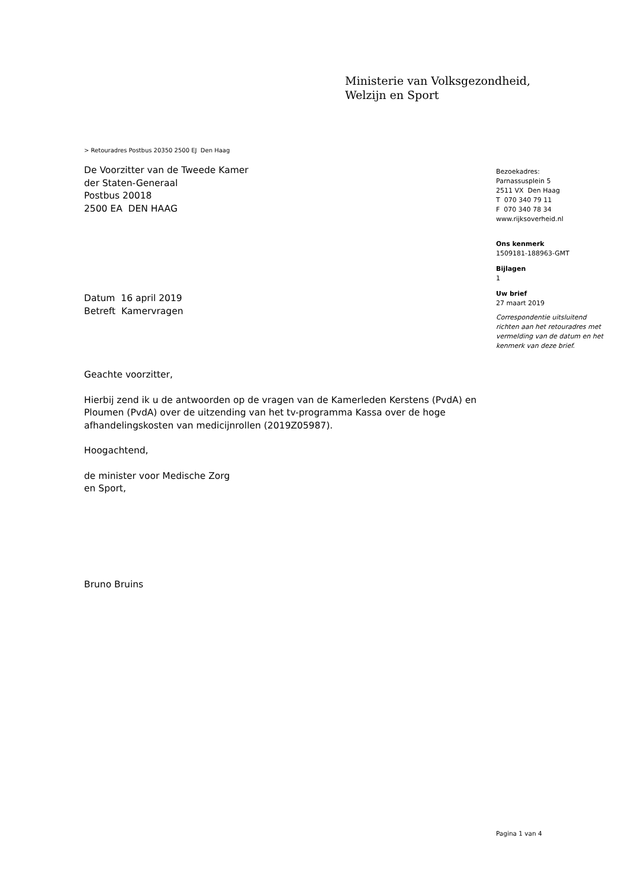Ministerie van Volksgezondheid,
Welzijn en Sport
> Retouradres Postbus 20350 2500 EJ Den Haag
De Voorzitter van de Tweede Kamer
der Staten-Generaal
Postbus 20018
2500 EA DEN HAAG
Datum 16 april 2019
Betreft Kamervragen
Geachte voorzitter,
Hierbij zend ik u de antwoorden op de vragen van de Kamerleden Kerstens (PvdA) en Ploumen (PvdA) over de uitzending van het tv-programma Kassa over de hoge afhandelingskosten van medicijnrollen (2019Z05987).
Hoogachtend,
de minister voor Medische Zorg
en Sport,
Bruno Bruins
Bezoekadres:
Parnassusplein 5
2511 VX Den Haag
T 070 340 79 11
F 070 340 78 34
www.rijksoverheid.nl
Ons kenmerk
1509181-188963-GMT
Bijlagen
1
Uw brief
27 maart 2019
Correspondentie uitsluitend richten aan het retouradres met vermelding van de datum en het kenmerk van deze brief.
Pagina 1 van 4